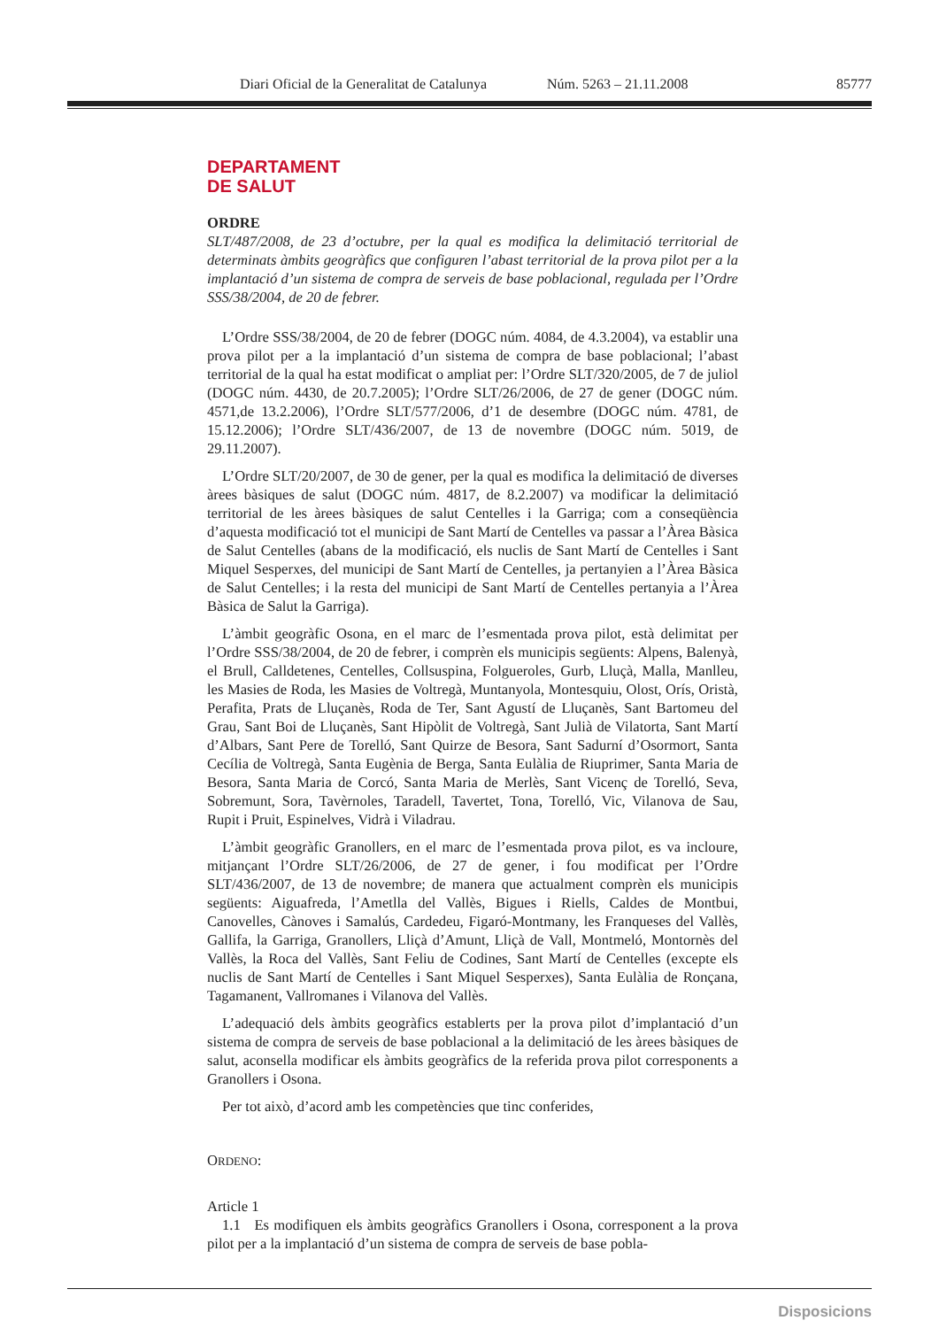Diari Oficial de la Generalitat de Catalunya Núm. 5263 – 21.11.2008 85777
DEPARTAMENT
DE SALUT
ORDRE
SLT/487/2008, de 23 d’octubre, per la qual es modifica la delimitació territorial de determinats àmbits geogràfics que configuren l’abast territorial de la prova pilot per a la implantació d’un sistema de compra de serveis de base poblacional, regulada per l’Ordre SSS/38/2004, de 20 de febrer.
L’Ordre SSS/38/2004, de 20 de febrer (DOGC núm. 4084, de 4.3.2004), va establir una prova pilot per a la implantació d’un sistema de compra de base poblacional; l’abast territorial de la qual ha estat modificat o ampliat per: l’Ordre SLT/320/2005, de 7 de juliol (DOGC núm. 4430, de 20.7.2005); l’Ordre SLT/26/2006, de 27 de gener (DOGC núm. 4571,de 13.2.2006), l’Ordre SLT/577/2006, d’1 de desembre (DOGC núm. 4781, de 15.12.2006); l’Ordre SLT/436/2007, de 13 de novembre (DOGC núm. 5019, de 29.11.2007).
L’Ordre SLT/20/2007, de 30 de gener, per la qual es modifica la delimitació de diverses àrees bàsiques de salut (DOGC núm. 4817, de 8.2.2007) va modificar la delimitació territorial de les àrees bàsiques de salut Centelles i la Garriga; com a conseqüència d’aquesta modificació tot el municipi de Sant Martí de Centelles va passar a l’Àrea Bàsica de Salut Centelles (abans de la modificació, els nuclis de Sant Martí de Centelles i Sant Miquel Sesperxes, del municipi de Sant Martí de Centelles, ja pertanyien a l’Àrea Bàsica de Salut Centelles; i la resta del municipi de Sant Martí de Centelles pertanyia a l’Àrea Bàsica de Salut la Garriga).
L’àmbit geogràfic Osona, en el marc de l’esmentada prova pilot, està delimitat per l’Ordre SSS/38/2004, de 20 de febrer, i comprèn els municipis següents: Alpens, Balenyà, el Brull, Calldetenes, Centelles, Collsuspina, Folgueroles, Gurb, Lluçà, Malla, Manlleu, les Masies de Roda, les Masies de Voltregà, Muntanyola, Montesquiu, Olost, Orís, Oristà, Perafita, Prats de Lluçanès, Roda de Ter, Sant Agustí de Lluçanès, Sant Bartomeu del Grau, Sant Boi de Lluçanès, Sant Hipòlit de Voltregà, Sant Julià de Vilatorta, Sant Martí d’Albars, Sant Pere de Torelló, Sant Quirze de Besora, Sant Sadurní d’Osormort, Santa Cecília de Voltregà, Santa Eugènia de Berga, Santa Eulàlia de Riuprimer, Santa Maria de Besora, Santa Maria de Corcó, Santa Maria de Merlès, Sant Vicenç de Torelló, Seva, Sobremunt, Sora, Tavèrnoles, Taradell, Tavertet, Tona, Torelló, Vic, Vilanova de Sau, Rupit i Pruit, Espinelves, Vidrà i Viladrau.
L’àmbit geogràfic Granollers, en el marc de l’esmentada prova pilot, es va incloure, mitjançant l’Ordre SLT/26/2006, de 27 de gener, i fou modificat per l’Ordre SLT/436/2007, de 13 de novembre; de manera que actualment comprèn els municipis següents: Aiguafreda, l’Ametlla del Vallès, Bigues i Riells, Caldes de Montbui, Canovelles, Cànoves i Samalús, Cardedeu, Figaró-Montmany, les Franqueses del Vallès, Gallifa, la Garriga, Granollers, Lliçà d’Amunt, Lliçà de Vall, Montmeló, Montornès del Vallès, la Roca del Vallès, Sant Feliu de Codines, Sant Martí de Centelles (excepte els nuclis de Sant Martí de Centelles i Sant Miquel Sesperxes), Santa Eulàlia de Ronçana, Tagamanent, Vallromanes i Vilanova del Vallès.
L’adequació dels àmbits geogràfics establerts per la prova pilot d’implantació d’un sistema de compra de serveis de base poblacional a la delimitació de les àrees bàsiques de salut, aconsella modificar els àmbits geogràfics de la referida prova pilot corresponents a Granollers i Osona.
Per tot això, d’acord amb les competències que tinc conferides,
ORDENO:
Article 1
1.1 Es modifiquen els àmbits geogràfics Granollers i Osona, corresponent a la prova pilot per a la implantació d’un sistema de compra de serveis de base pobla-
Disposicions